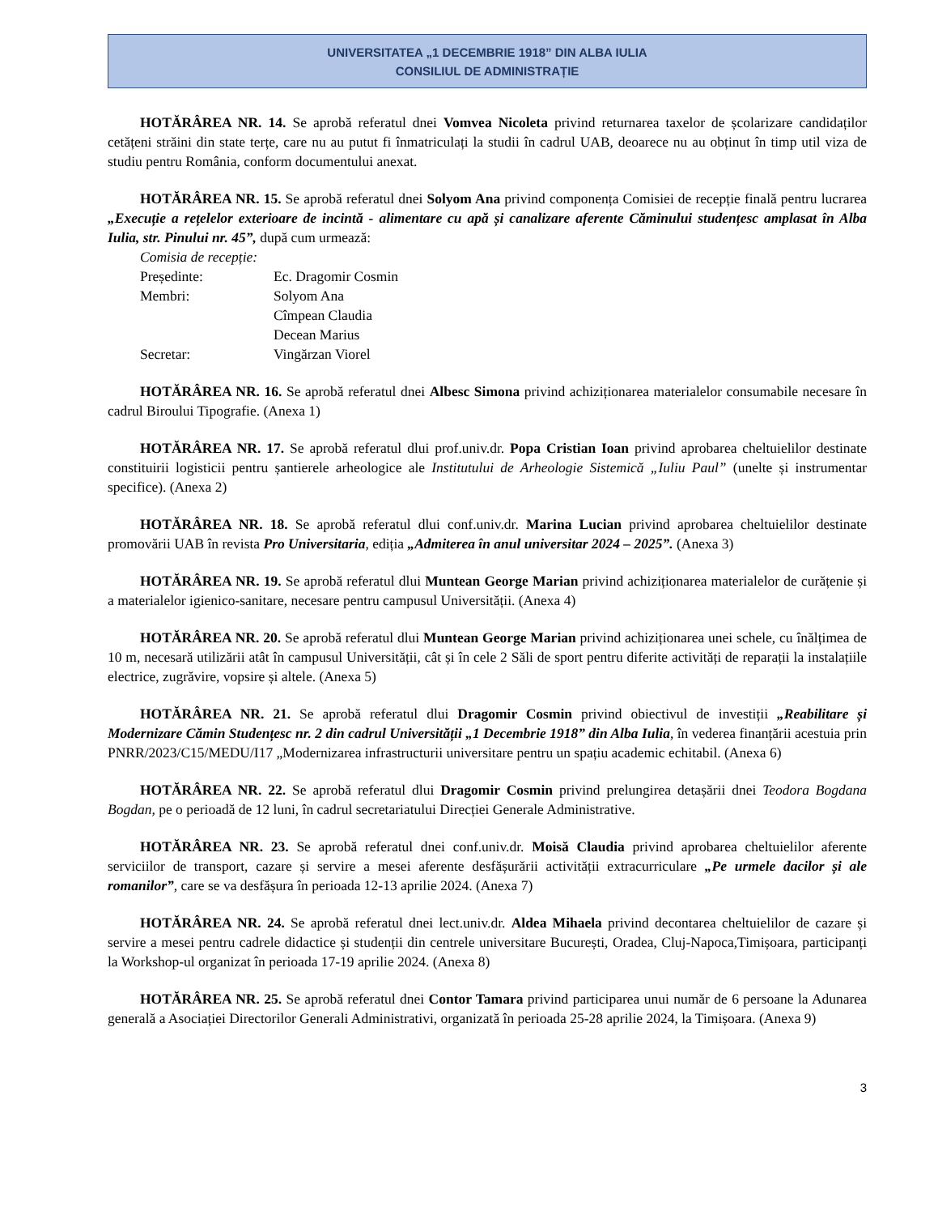UNIVERSITATEA „1 DECEMBRIE 1918” DIN ALBA IULIA
CONSILIUL DE ADMINISTRAȚIE
HOTĂRÂREA NR. 14. Se aprobă referatul dnei Vomvea Nicoleta privind returnarea taxelor de școlarizare candidaților cetățeni străini din state terțe, care nu au putut fi înmatriculați la studii în cadrul UAB, deoarece nu au obținut în timp util viza de studiu pentru România, conform documentului anexat.
HOTĂRÂREA NR. 15. Se aprobă referatul dnei Solyom Ana privind componența Comisiei de recepție finală pentru lucrarea „Execuție a rețelelor exterioare de incintă - alimentare cu apă și canalizare aferente Căminului studențesc amplasat în Alba Iulia, str. Pinului nr. 45”, după cum urmează:
| Comisia de recepție: | |
| Președinte: | Ec. Dragomir Cosmin |
| Membri: | Solyom Ana |
| | Cîmpean Claudia |
| | Decean Marius |
| Secretar: | Vingărzan Viorel |
HOTĂRÂREA NR. 16. Se aprobă referatul dnei Albesc Simona privind achiziționarea materialelor consumabile necesare în cadrul Biroului Tipografie. (Anexa 1)
HOTĂRÂREA NR. 17. Se aprobă referatul dlui prof.univ.dr. Popa Cristian Ioan privind aprobarea cheltuielilor destinate constituirii logisticii pentru șantierele arheologice ale Institutului de Arheologie Sistemică „Iuliu Paul” (unelte și instrumentar specifice). (Anexa 2)
HOTĂRÂREA NR. 18. Se aprobă referatul dlui conf.univ.dr. Marina Lucian privind aprobarea cheltuielilor destinate promovării UAB în revista Pro Universitaria, ediția „Admiterea în anul universitar 2024 – 2025”. (Anexa 3)
HOTĂRÂREA NR. 19. Se aprobă referatul dlui Muntean George Marian privind achiziționarea materialelor de curățenie și a materialelor igienico-sanitare, necesare pentru campusul Universității. (Anexa 4)
HOTĂRÂREA NR. 20. Se aprobă referatul dlui Muntean George Marian privind achiziționarea unei schele, cu înălțimea de 10 m, necesară utilizării atât în campusul Universității, cât și în cele 2 Săli de sport pentru diferite activități de reparații la instalațiile electrice, zugrăvire, vopsire și altele. (Anexa 5)
HOTĂRÂREA NR. 21. Se aprobă referatul dlui Dragomir Cosmin privind obiectivul de investiții „Reabilitare și Modernizare Cămin Studențesc nr. 2 din cadrul Universității „1 Decembrie 1918” din Alba Iulia, în vederea finanțării acestuia prin PNRR/2023/C15/MEDU/I17 „Modernizarea infrastructurii universitare pentru un spațiu academic echitabil. (Anexa 6)
HOTĂRÂREA NR. 22. Se aprobă referatul dlui Dragomir Cosmin privind prelungirea detașării dnei Teodora Bogdana Bogdan, pe o perioadă de 12 luni, în cadrul secretariatului Direcției Generale Administrative.
HOTĂRÂREA NR. 23. Se aprobă referatul dnei conf.univ.dr. Moisă Claudia privind aprobarea cheltuielilor aferente serviciilor de transport, cazare și servire a mesei aferente desfășurării activității extracurriculare „Pe urmele dacilor și ale romanilor”, care se va desfășura în perioada 12-13 aprilie 2024. (Anexa 7)
HOTĂRÂREA NR. 24. Se aprobă referatul dnei lect.univ.dr. Aldea Mihaela privind decontarea cheltuielilor de cazare și servire a mesei pentru cadrele didactice și studenții din centrele universitare București, Oradea, Cluj-Napoca,Timișoara, participanți la Workshop-ul organizat în perioada 17-19 aprilie 2024. (Anexa 8)
HOTĂRÂREA NR. 25. Se aprobă referatul dnei Contor Tamara privind participarea unui număr de 6 persoane la Adunarea generală a Asociației Directorilor Generali Administrativi, organizată în perioada 25-28 aprilie 2024, la Timișoara. (Anexa 9)
3